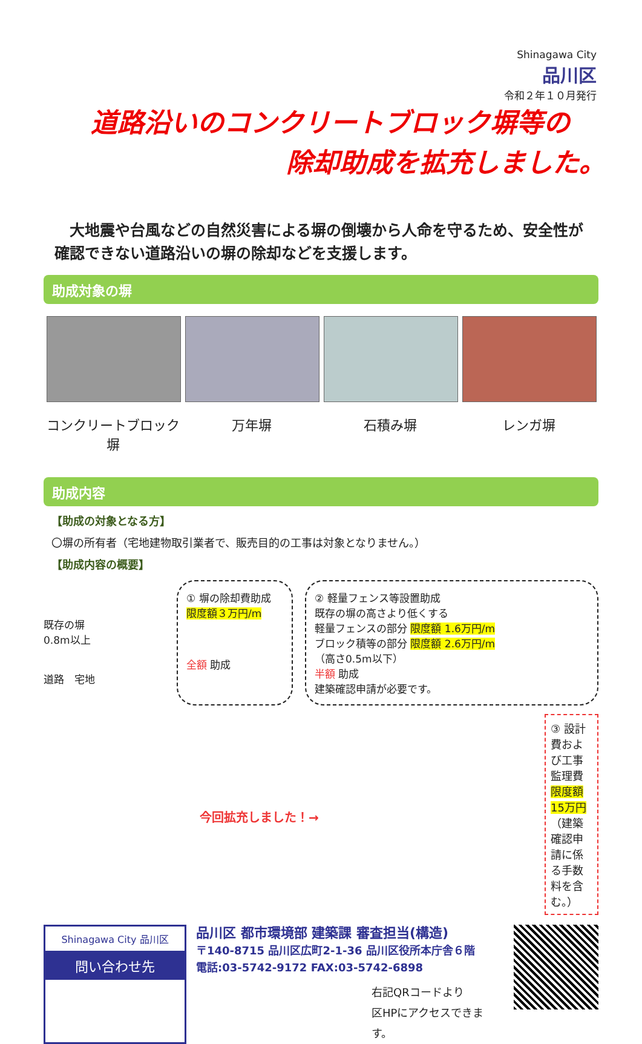Shinagawa City
品川区
令和２年１０月発行
道路沿いのコンクリートブロック塀等の
除却助成を拡充しました。
　大地震や台風などの自然災害による塀の倒壊から人命を守るため、安全性が確認できない道路沿いの塀の除却などを支援します。
助成対象の塀
コンクリートブロック塀
万年塀 石積み塀 レンガ塀
助成内容
【助成の対象となる方】
〇塀の所有者（宅地建物取引業者で、販売目的の工事は対象となりません。）
【助成内容の概要】
既存の塀
0.8m以上
道路　宅地
① 塀の除却費助成
限度額３万円/m
全額 助成
② 軽量フェンス等設置助成
既存の塀の高さより低くする
軽量フェンスの部分 限度額 1.6万円/m
ブロック積等の部分 限度額 2.6万円/m
（高さ0.5m以下）
半額 助成
建築確認申請が必要です。
今回拡充しました！→
③ 設計費および工事監理費 限度額 15万円
（建築確認申請に係る手数料を含む。）
Shinagawa City 品川区
問い合わせ先
品川区 都市環境部 建築課 審査担当(構造)
〒140-8715 品川区広町2-1-36 品川区役所本庁舎６階
電話:03-5742-9172 FAX:03-5742-6898
右記QRコードより
区HPにアクセスできます。